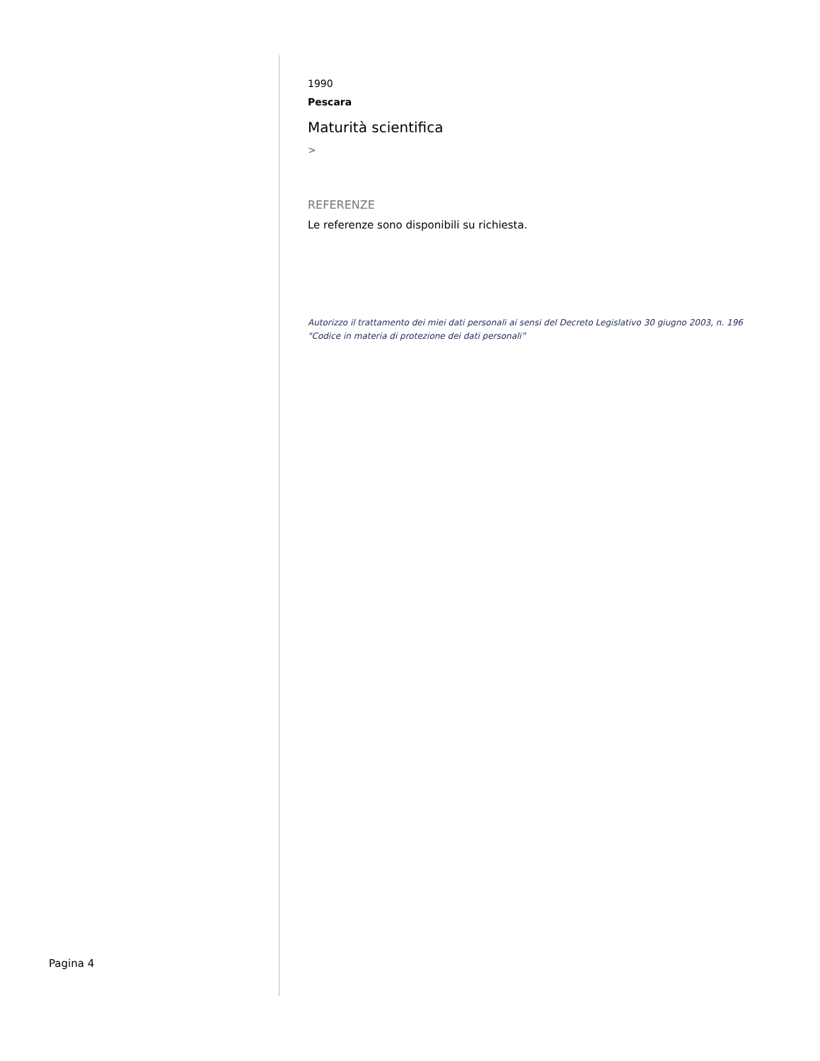1990
Pescara
Maturità scientifica
>
REFERENZE
Le referenze sono disponibili su richiesta.
Autorizzo il trattamento dei miei dati personali ai sensi del Decreto Legislativo 30 giugno 2003, n. 196
"Codice in materia di protezione dei dati personali”
Pagina 4